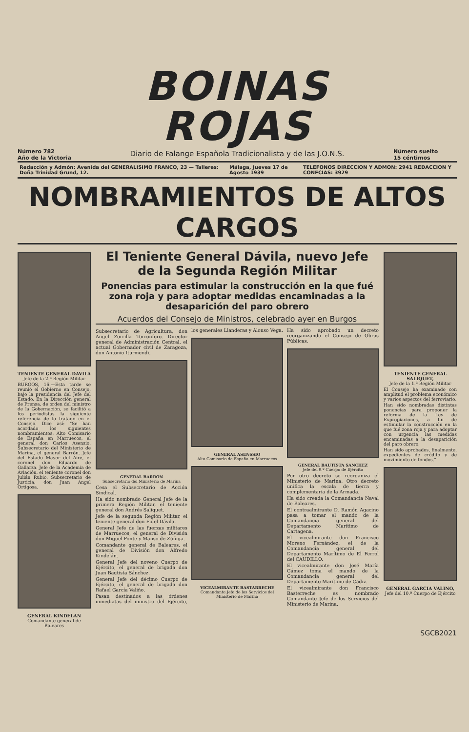Número 782
Año de la Victoria
BOINAS
ROJAS
Diario de Falange Española Tradicionalista y de las J.O.N.S.
Número suelto
15 céntimos
Redacción y Admón: Avenida del GENERALISIMO FRANCO, 23 — Talleres: Doña Trinidad Grund, 12. Málaga, Jueves 17 de Agosto 1939 TELEFONOS DIRECCION Y ADMON: 2941 REDACCION Y CONFCIAS: 3929
NOMBRAMIENTOS DE ALTOS CARGOS
TENIENTE GENERAL DAVILA
Jefe de la 2.ª Región Militar
BURGOS, 16.—Esta tarde se reunió el Gobierno en Consejo, bajo la presidencia del Jefe del Estado. En la Dirección general de Prensa, de orden del ministro de la Gobernación, se facilitó a los periodistas la siguiente referencia de lo tratado en el Consejo. Dice así: "Se han acordado los siguientes nombramientos: Alto Comisario de España en Marruecos, el general don Carlos Asensio. Subsecretario del Ministerio de Marina, el general Barrón. Jefe del Estado Mayor del Aire, el coronel don Eduardo de Gallarza. Jefe de la Academia de Aviación, el teniente coronel don Julián Rubio. Subsecretario de Justicia, don Juan Angel Ortigosa.
GENERAL KINDELAN
Comandante general de Baleares
El Teniente General Dávila, nuevo Jefe de la Segunda Región Militar
Ponencias para estimular la construcción en la que fué zona roja y para adoptar medidas encaminadas a la desaparición del paro obrero
Acuerdos del Consejo de Ministros, celebrado ayer en Burgos
Subsecretario de Agricultura, don Angel Zorrilla Torronforo. Director general de Administración Central, el actual Gobernador civil de Zaragoza, don Antonio Iturmendi.
GENERAL BARRON
Subsecretario del Ministerio de Marina
Cesa el Subsecretario de Acción Sindical.
Ha sido nombrado General Jefe de la primera Región Militar, el teniente general don Andrés Saliquet.
Jefe de la segunda Región Militar, el teniente general don Fidel Dávila.
General Jefe de las fuerzas militares de Marruecos, el general de División don Miguel Ponte y Manso de Zúñiga.
Comandante general de Baleares, el general de División don Alfredo Kindelán.
General Jefe del noveno Cuerpo de Ejército, el general de brigada don Juan Bautista Sánchez.
General Jefe del décimo Cuerpo de Ejército, el general de brigada don Rafael García Valiño.
Pasan destinados a las órdenes inmediatas del ministro del Ejército, los generales Llanderas y Alonso Vega.
GENERAL ASENSSIO
Alto Comisario de España en Marruecos
VICEALMIRANTE BASTARRECHE
Comandante Jefe de los Servicios del Ministerio de Marina
Ha sido aprobado un decreto reorganizando el Consejo de Obras Públicas.
GENERAL BAUTISTA SANCHEZ
Jefe del 9.º Cuerpo de Ejército
Por otro decreto se reorganiza el Ministerio de Marina. Otro decreto unifica la escala de tierra y complementaria de la Armada.
Ha sido creada la Comandancia Naval de Baleares.
El contraalmirante D. Ramón Agacino pasa a tomar el mando de la Comandancia general del Departamento Marítimo de Cartagena.
El vicealmirante don Francisco Moreno Fernández, el de la Comandancia general del Departamento Marítimo de El Ferrol del CAUDILLO.
El vicealmirante don José María Gámez toma el mando de la Comandancia general del Departamento Marítimo de Cádiz.
El vicealmirante don Francisco Basterreche es nombrado Comandante Jefe de los Servicios del Ministerio de Marina.
TENIENTE GENERAL SALIQUET,
Jefe de la 1.ª Región Militar
El Consejo ha examinado con amplitud el problema económico y varios aspectos del ferroviario.
Han sido nombradas distintas ponencias para proponer la reforma de la Ley de Expropiaciones, a fin de estimular la construcción en la que fué zona roja y para adoptar con urgencia las medidas encaminadas a la desaparición del paro obrero.
Han sido aprobados, finalmente, expedientes de crédito y de movimiento de fondos."
GENERAL GARCIA VALINO,
Jefe del 10.º Cuerpo de Ejército
SGCB2021